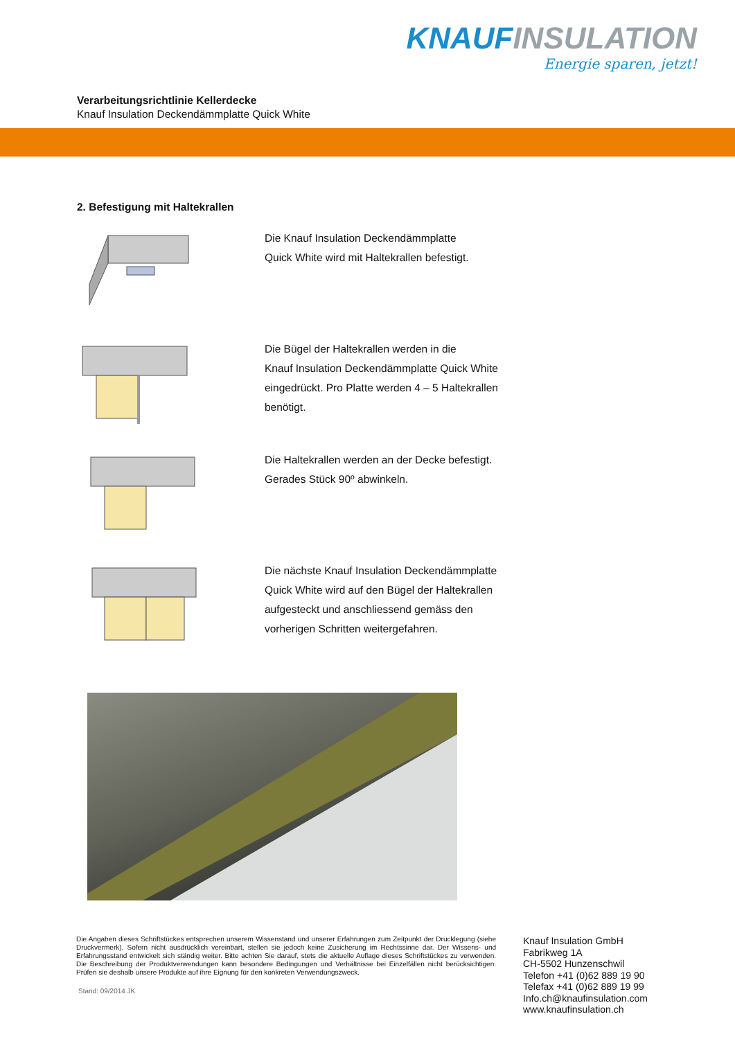KNAUF INSULATION
Energie sparen, jetzt!
Verarbeitungsrichtlinie Kellerdecke
Knauf Insulation Deckendämmplatte Quick White
2. Befestigung mit Haltekrallen
Die Knauf Insulation Deckendämmplatte
Quick White wird mit Haltekrallen befestigt.
Die Bügel der Haltekrallen werden in die
Knauf Insulation Deckendämmplatte Quick White
eingedrückt. Pro Platte werden 4 – 5 Haltekrallen
benötigt.
Die Haltekrallen werden an der Decke befestigt.
Gerades Stück 90º abwinkeln.
Die nächste Knauf Insulation Deckendämmplatte
Quick White wird auf den Bügel der Haltekrallen
aufgesteckt und anschliessend gemäss den
vorherigen Schritten weitergefahren.
Die Angaben dieses Schriftstückes entsprechen unserem Wissenstand und unserer Erfahrungen zum Zeitpunkt der Drucklegung (siehe Druckvermerk). Sofern nicht ausdrücklich vereinbart, stellen sie jedoch keine Zusicherung im Rechtssinne dar. Der Wissens- und Erfahrungsstand entwickelt sich ständig weiter. Bitte achten Sie darauf, stets die aktuelle Auflage dieses Schriftstückes zu verwenden. Die Beschreibung der Produktverwendungen kann besondere Bedingungen und Verhältnisse bei Einzelfällen nicht berücksichtigen. Prüfen sie deshalb unsere Produkte auf ihre Eignung für den konkreten Verwendungszweck.
Stand: 09/2014 JK
Knauf Insulation GmbH
Fabrikweg 1A
CH-5502 Hunzenschwil
Telefon +41 (0)62 889 19 90
Telefax +41 (0)62 889 19 99
Info.ch@knaufinsulation.com
www.knaufinsulation.ch